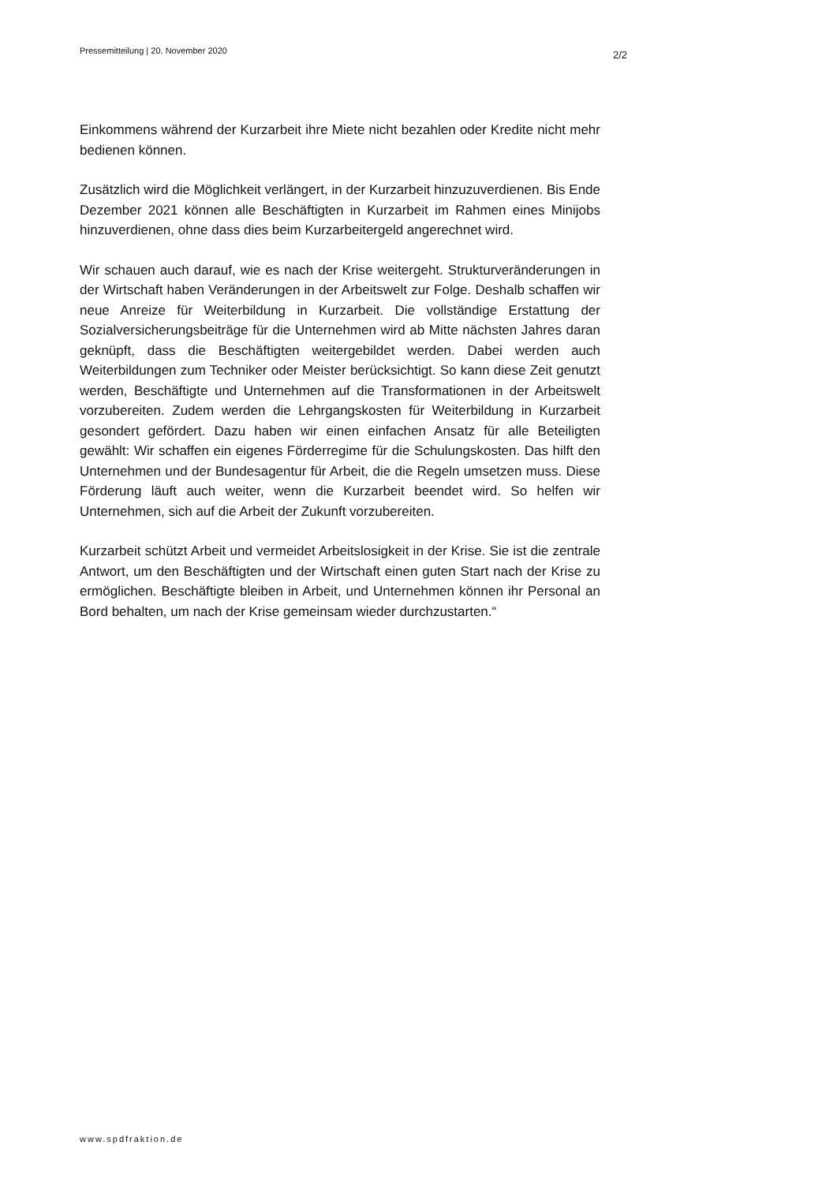Pressemitteilung | 20. November 2020 2/2
Einkommens während der Kurzarbeit ihre Miete nicht bezahlen oder Kredite nicht mehr bedienen können.
Zusätzlich wird die Möglichkeit verlängert, in der Kurzarbeit hinzuzuverdienen. Bis Ende Dezember 2021 können alle Beschäftigten in Kurzarbeit im Rahmen eines Minijobs hinzuverdienen, ohne dass dies beim Kurzarbeitergeld angerechnet wird.
Wir schauen auch darauf, wie es nach der Krise weitergeht. Strukturveränderungen in der Wirtschaft haben Veränderungen in der Arbeitswelt zur Folge. Deshalb schaffen wir neue Anreize für Weiterbildung in Kurzarbeit. Die vollständige Erstattung der Sozialversicherungsbeiträge für die Unternehmen wird ab Mitte nächsten Jahres daran geknüpft, dass die Beschäftigten weitergebildet werden. Dabei werden auch Weiterbildungen zum Techniker oder Meister berücksichtigt. So kann diese Zeit genutzt werden, Beschäftigte und Unternehmen auf die Transformationen in der Arbeitswelt vorzubereiten. Zudem werden die Lehrgangskosten für Weiterbildung in Kurzarbeit gesondert gefördert. Dazu haben wir einen einfachen Ansatz für alle Beteiligten gewählt: Wir schaffen ein eigenes Förderregime für die Schulungskosten. Das hilft den Unternehmen und der Bundesagentur für Arbeit, die die Regeln umsetzen muss. Diese Förderung läuft auch weiter, wenn die Kurzarbeit beendet wird. So helfen wir Unternehmen, sich auf die Arbeit der Zukunft vorzubereiten.
Kurzarbeit schützt Arbeit und vermeidet Arbeitslosigkeit in der Krise. Sie ist die zentrale Antwort, um den Beschäftigten und der Wirtschaft einen guten Start nach der Krise zu ermöglichen. Beschäftigte bleiben in Arbeit, und Unternehmen können ihr Personal an Bord behalten, um nach der Krise gemeinsam wieder durchzustarten.“
www.spdfraktion.de